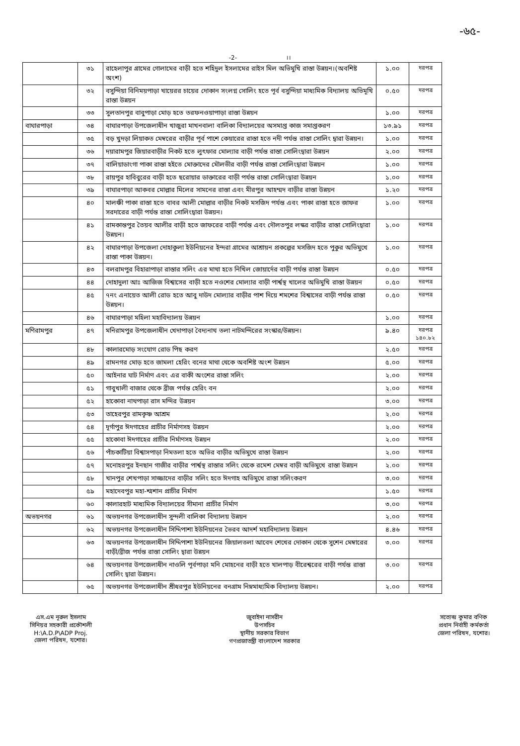-৬৫-
-2- ।।
| | ৩১ | রাহেলাপুর গ্রামের গোলামের বাড়ী হতে শহিদুল ইসলামের রাইস মিল অভিমুখি রাস্তা উন্নয়ন।(অবশিষ্ট অংশ) | ১.০০ | দরপত্র |
| | ৩২ | বসুন্দিয়া বিনিময়পাড়া খায়েরর চায়ের দোকান সংলগ্ন সোলিং হতে পূর্ব বসুন্দিয়া মাধ্যমিক বিদ্যালয় অভিমূখি রাস্তা উন্নয়ন | ০.৫০ | দরপত্র |
| | ৩৩ | সুলতানপুর বাবুপাড়া মোড় হতে তরফনওয়াপাড়া রাস্তা উন্নয়ন | ১.০০ | দরপত্র |
| বাঘারপাড়া | ৩৪ | বাঘারপাড়া উপজেলাধীন খাজুরা মাখনবালা বালিকা বিদ্যালয়ের অসমাপ্ত কাজ সমাপ্তকরণ | ১৩.৯১ | দরপত্র |
| | ৩৫ | বড় খুদড়া লিয়াকত মেম্বরের বাড়ীর পূর্ব পাশে কেয়ারের রাস্তা হতে নদী পর্যন্ত রাস্তা সোলিং দ্বারা উন্নয়ন। | ১.০০ | দরপত্র |
| | ৩৬ | দয়ারামপুর জিয়ারবাড়ীর নিকট হতে লুৎফার মোল্যার বাড়ী পর্যন্ত রাস্তা সোলিংদ্বারা উন্নয়ন | ২.০০ | দরপত্র |
| | ৩৭ | বালিয়াডাংগা পাকা রাস্তা হইতে মোক্তাদের মৌলভীর বাড়ী পর্যন্ত রাস্তা সোলিংদ্বারা উন্নয়ন | ১.০০ | দরপত্র |
| | ৩৮ | রায়পুর হাবিবুরের বাড়ী হতে ছরোয়ার ডাক্তারের বাড়ী পর্যন্ত রাস্তা সোলিংদ্বারা উন্নয়ন | ১.০০ | দরপত্র |
| | ৩৯ | বাঘারপাড়া আকবর মোল্লার মিলের সামনের রাস্তা এবং মীরপুর আহম্মদ বাড়ীর রাস্তা উন্নয়ন | ১.২০ | দরপত্র |
| | ৪০ | মালঞ্চী পাকা রাস্তা হতে বাবর আলী মোল্লার বাড়ীর নিকট মসজিদ পর্যন্ত এবং পাকা রাস্তা হতে জাফর সরদারের বাড়ী পর্যন্ত রাস্তা সোলিংদ্বারা উন্নয়ন। | ১.০০ | দরপত্র |
| | ৪১ | রামকান্তপুর তৈয়ব আলীর বাড়ী হতে জাফরের বাড়ী পর্যন্ত এবং দৌলতপুর লস্কর বাড়ীর রাস্তা সোলিংদ্বারা উন্নয়ন। | ১.০০ | দরপত্র |
| | ৪২ | বাঘারপাড়া উপজেলা দোহাকুলা ইউনিয়নের ইন্দরা গ্রামের আশ্রায়ন প্রকল্পের মসজিদ হতে পুকুর অভিমুখে রাস্তা পাকা উন্নয়ন। | ১.০০ | দরপত্র |
| | ৪৩ | বলরামপুর বিহারাপাড়া রাস্তার সলিং এর মাথা হতে নিখিল জোয়ার্দের বাড়ী পর্যন্ত রাস্তা উন্নয়ন | ০.৫০ | দরপত্র |
| | ৪৪ | দোহাদুলা আঃ আজিজ বিশ্বাসের বাড়ী হতে নওশের মোল্যার বাড়ী পার্শ্বস্থ খালের অভিমুখি রাস্তা উন্নয়ন | ০.৫০ | দরপত্র |
| | ৪৫ | ৭নং এনায়েত আলী রোড হতে আবু দাউদ মোল্যার বাড়ীর পাশ দিয়ে শমশের বিশ্বাসের বাড়ী পর্যন্ত রাস্তা উন্নয়ন। | ০.৫০ | দরপত্র |
| | ৪৬ | বাঘারপাড়া মহিলা মহাবিদ্যালয় উন্নয়ন | ১.০০ | দরপত্র |
| মণিরামপুর | ৪৭ | মনিরামপুর উপজেলাধীন খেদাপাড়া বৈদ্যনাথ তলা নাটমন্দিরের সংস্কার/উন্নয়ন। | ৯.৪০ | দরপত্র ১৪০.৮২ |
| | ৪৮ | কালারমোড় সংযোগ রোড পিছ করণ | ২.৫০ | দরপত্র |
| | ৪৯ | রামনগর মোড় হতে জামলা হেরিং বনের মাথা থেকে অবশিষ্ট অংশ উন্নয়ন | ৫.০০ | দরপত্র |
| | ৫০ | আইনার ঘাট নির্মাণ এবং এর বাকী অংশের রাস্তা সলিং | ২.০০ | দরপত্র |
| | ৫১ | গাবুখালী বাজার থেকে ব্রীজ পর্যন্ত হেরিং বন | ২.০০ | দরপত্র |
| | ৫২ | হাকোবা নাথপাড়া রাস মন্দির উন্নয়ন | ৩.০০ | দরপত্র |
| | ৫৩ | তাহেরপুর রামকৃষ্ণ আশ্রম | ২.০০ | দরপত্র |
| | ৫৪ | দূর্গাপুর ঈদগাহের প্রাচীর নির্মাণসহ উন্নয়ন | ২.০০ | দরপত্র |
| | ৫৫ | হাকোবা ঈদগাহের প্রাচীর নির্মাণসহ উন্নয়ন | ২.০০ | দরপত্র |
| | ৫৬ | পাঁচকাটিয়া বিশ্বাসপাড়া নিমতলা হতে অভির বাড়ীর অভিমুখে রাস্তা উন্নয়ন | ২.০০ | দরপত্র |
| | ৫৭ | মনোহরপুর ইনছান গাজীর বাড়ীর পার্শ্বস্থ রাস্তার সলিং থেকে রমেশ মেম্বর বাড়ী অভিমুখে রাস্তা উন্নয়ন | ২.০০ | দরপত্র |
| | ৫৮ | খানপুর শেখপাড়া সাজ্জাদের বাড়ীর সলিং হতে ঈদগাহ অভিমুখে রাস্তা সলিংকরণ | ৩.০০ | দরপত্র |
| | ৫৯ | মহাদেবপুর মহা-শ্মশান প্রাচীর নির্মাণ | ১.৫০ | দরপত্র |
| | ৬০ | কালারহাট মাধ্যমিক বিদ্যালয়ের সীমানা প্রাচীর নির্মাণ | ৩.০০ | দরপত্র |
| অভয়নগর | ৬১ | অভয়নগর উপজেলাধীন সুন্দলী বালিকা বিদ্যালয় উন্নয়ন | ২.০০ | দরপত্র |
| | ৬২ | অভয়নগর উপজেলাধীন সিদ্দিপাশা ইউনিয়নের ভৈরব আদর্শ মহাবিদ্যালয় উন্নয়ন | ৪.৪৬ | দরপত্র |
| | ৬৩ | অভয়নগর উপজেলাধীন সিদ্দিপাশা ইউনিয়নের জিয়ালতলা আবেদ শেখের দোকান থেকে সুশেন মেম্বারের বাড়ী/ব্রীজ পর্যন্ত রাস্তা সোলিং দ্বারা উন্নয়ন | ৩.০০ | দরপত্র |
| | ৬৪ | অভয়নগর উপজেলাধীন নাওলি পূর্বপাড়া মনি মোহনের বাড়ী হতে খালপাড় বীরেশ্বরের বাড়ী পর্যন্ত রাস্তা সোলিং দ্বারা উন্নয়ন। | ৩.০০ | দরপত্র |
| | ৬৫ | অভয়নগর উপজেলাধীন শ্রীধরপুর ইউনিয়নের বনগ্রাম নিম্নমাধ্যমিক বিদ্যালয় উন্নয়ন। | ২.০০ | দরপত্র |
এস.এম নূরুল ইসলাম
সিনিয়র সহকারী প্রকৌশলী
H:\A.D.P\ADP Proj.
জেলা পরিষদ, যশোর।
জুবাইদা নাসরীন
উপসচিব
স্থানীয় সরকার বিভাগ
গণপ্রজাতন্ত্রী বাংলাদেশ সরকার
সত্যেন্দ্র কুমার বণিক
প্রধান নির্বাহী কর্মকর্তা
জেলা পরিষদ, যশোর।